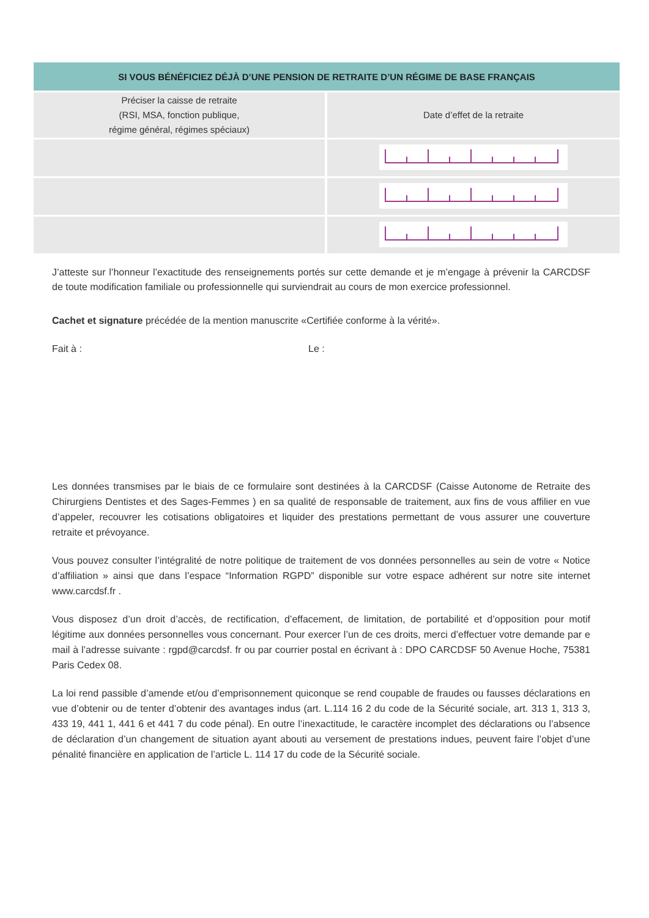| SI VOUS BÉNÉFICIEZ DÉJÀ D’UNE PENSION DE RETRAITE D’UN RÉGIME DE BASE FRANÇAIS | |
| --- | --- |
| Préciser la caisse de retraite (RSI, MSA, fonction publique, régime général, régimes spéciaux) | Date d’effet de la retraite |
J’atteste sur l’honneur l’exactitude des renseignements portés sur cette demande et je m’engage à prévenir la CARCDSF de toute modification familiale ou professionnelle qui surviendrait au cours de mon exercice professionnel.
Cachet et signature précédée de la mention manuscrite «Certifiée conforme à la vérité».
Fait à : Le :
Les données transmises par le biais de ce formulaire sont destinées à la CARCDSF (Caisse Autonome de Retraite des Chirurgiens Dentistes et des Sages-Femmes ) en sa qualité de responsable de traitement, aux fins de vous affilier en vue d’appeler, recouvrer les cotisations obligatoires et liquider des prestations permettant de vous assurer une couverture retraite et prévoyance.
Vous pouvez consulter l’intégralité de notre politique de traitement de vos données personnelles au sein de votre « Notice d’affiliation » ainsi que dans l’espace “Information RGPD” disponible sur votre espace adhérent sur notre site internet www.carcdsf.fr .
Vous disposez d’un droit d’accès, de rectification, d’effacement, de limitation, de portabilité et d’opposition pour motif légitime aux données personnelles vous concernant. Pour exercer l’un de ces droits, merci d’effectuer votre demande par e mail à l’adresse suivante : rgpd@carcdsf. fr ou par courrier postal en écrivant à : DPO CARCDSF 50 Avenue Hoche, 75381 Paris Cedex 08.
La loi rend passible d’amende et/ou d’emprisonnement quiconque se rend coupable de fraudes ou fausses déclarations en vue d’obtenir ou de tenter d’obtenir des avantages indus (art. L.114 16 2 du code de la Sécurité sociale, art. 313 1, 313 3, 433 19, 441 1, 441 6 et 441 7 du code pénal). En outre l’inexactitude, le caractère incomplet des déclarations ou l’absence de déclaration d’un changement de situation ayant abouti au versement de prestations indues, peuvent faire l’objet d’une pénalité financière en application de l’article L. 114 17 du code de la Sécurité sociale.